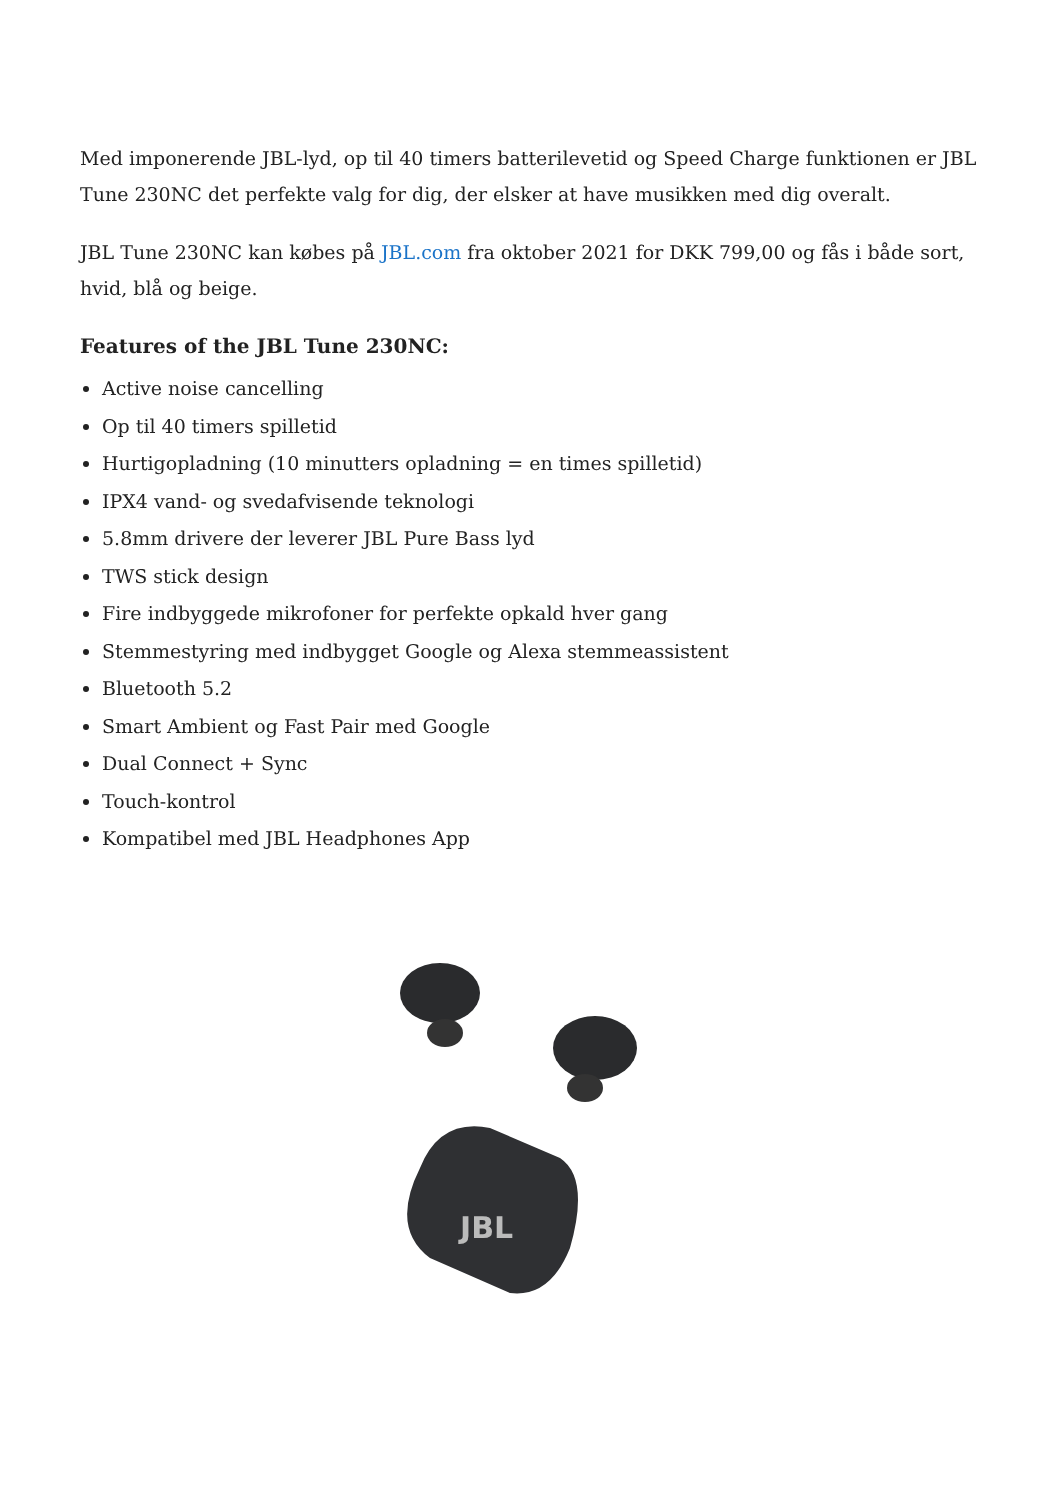Med imponerende JBL-lyd, op til 40 timers batterilevetid og Speed Charge funktionen er JBL Tune 230NC det perfekte valg for dig, der elsker at have musikken med dig overalt.
JBL Tune 230NC kan købes på JBL.com fra oktober 2021 for DKK 799,00 og fås i både sort, hvid, blå og beige.
Features of the JBL Tune 230NC:
Active noise cancelling
Op til 40 timers spilletid
Hurtigopladning (10 minutters opladning = en times spilletid)
IPX4 vand- og svedafvisende teknologi
5.8mm drivere der leverer JBL Pure Bass lyd
TWS stick design
Fire indbyggede mikrofoner for perfekte opkald hver gang
Stemmestyring med indbygget Google og Alexa stemmeassistent
Bluetooth 5.2
Smart Ambient og Fast Pair med Google
Dual Connect + Sync
Touch-kontrol
Kompatibel med JBL Headphones App
JBL